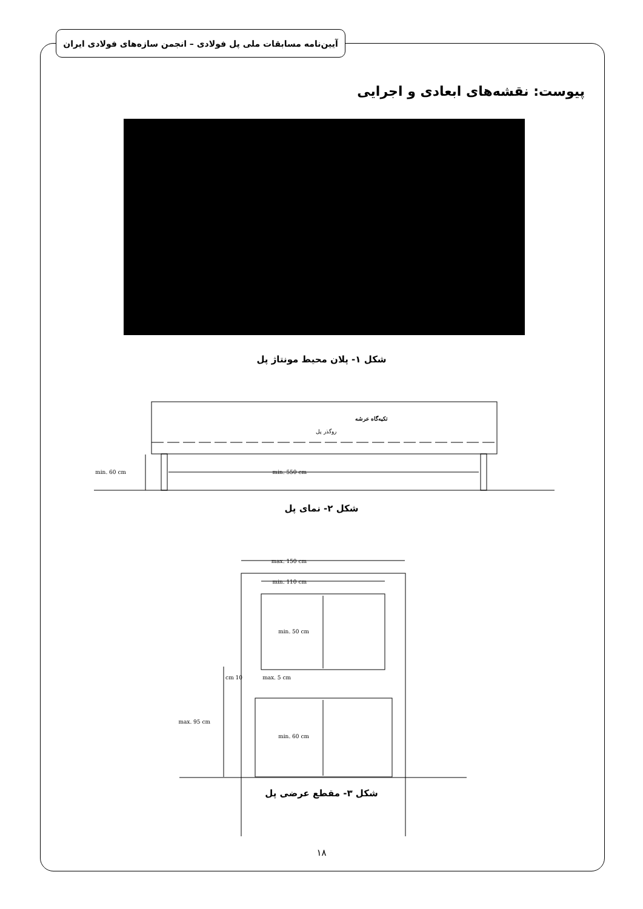آیین‌نامه مسابقات ملی پل فولادی – انجمن سازه‌های فولادی ایران
پیوست: نقشه‌های ابعادی و اجرایی
شکل ۱- پلان محیط مونتاژ پل
تکیه‌گاه عرشه
روگذر پل
min. 60 cm
min. 550 cm
max. 150 cm
min. 110 cm
min. 50 cm
10 cm
max. 5 cm
max. 95 cm
min. 60 cm
شکل ۲- نمای پل
شکل ۳- مقطع عرضی پل
۱۸